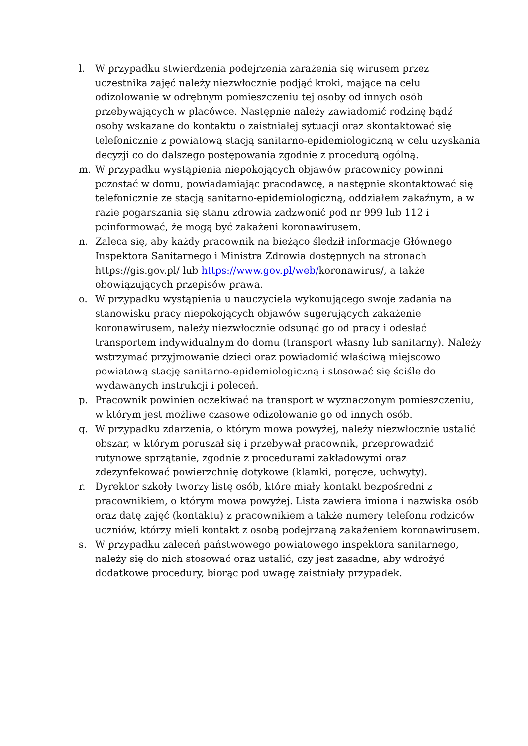l. W przypadku stwierdzenia podejrzenia zarażenia się wirusem przez uczestnika zajęć należy niezwłocznie podjąć kroki, mające na celu odizolowanie w odrębnym pomieszczeniu tej osoby od innych osób przebywających w placówce. Następnie należy zawiadomić rodzinę bądź osoby wskazane do kontaktu o zaistniałej sytuacji oraz skontaktować się telefonicznie z powiatową stacją sanitarno-epidemiologiczną w celu uzyskania decyzji co do dalszego postępowania zgodnie z procedurą ogólną.
m. W przypadku wystąpienia niepokojących objawów pracownicy powinni pozostać w domu, powiadamiając pracodawcę, a następnie skontaktować się telefonicznie ze stacją sanitarno-epidemiologiczną, oddziałem zakaźnym, a w razie pogarszania się stanu zdrowia zadzwonić pod nr 999 lub 112 i poinformować, że mogą być zakażeni koronawirusem.
n. Zaleca się, aby każdy pracownik na bieżąco śledził informacje Głównego Inspektora Sanitarnego i Ministra Zdrowia dostępnych na stronach https://gis.gov.pl/ lub https://www.gov.pl/web/koronawirus/, a także obowiązujących przepisów prawa.
o. W przypadku wystąpienia u nauczyciela wykonującego swoje zadania na stanowisku pracy niepokojących objawów sugerujących zakażenie koronawirusem, należy niezwłocznie odsunąć go od pracy i odesłać transportem indywidualnym do domu (transport własny lub sanitarny). Należy wstrzymać przyjmowanie dzieci oraz powiadomić właściwą miejscowo powiatową stację sanitarno-epidemiologiczną i stosować się ściśle do wydawanych instrukcji i poleceń.
p. Pracownik powinien oczekiwać na transport w wyznaczonym pomieszczeniu, w którym jest możliwe czasowe odizolowanie go od innych osób.
q. W przypadku zdarzenia, o którym mowa powyżej, należy niezwłocznie ustalić obszar, w którym poruszał się i przebywał pracownik, przeprowadzić rutynowe sprzątanie, zgodnie z procedurami zakładowymi oraz zdezynfekować powierzchnię dotykowe (klamki, poręcze, uchwyty).
r. Dyrektor szkoły tworzy listę osób, które miały kontakt bezpośredni z pracownikiem, o którym mowa powyżej. Lista zawiera imiona i nazwiska osób oraz datę zajęć (kontaktu) z pracownikiem a także numery telefonu rodziców uczniów, którzy mieli kontakt z osobą podejrzaną zakażeniem koronawirusem.
s. W przypadku zaleceń państwowego powiatowego inspektora sanitarnego, należy się do nich stosować oraz ustalić, czy jest zasadne, aby wdrożyć dodatkowe procedury, biorąc pod uwagę zaistniały przypadek.